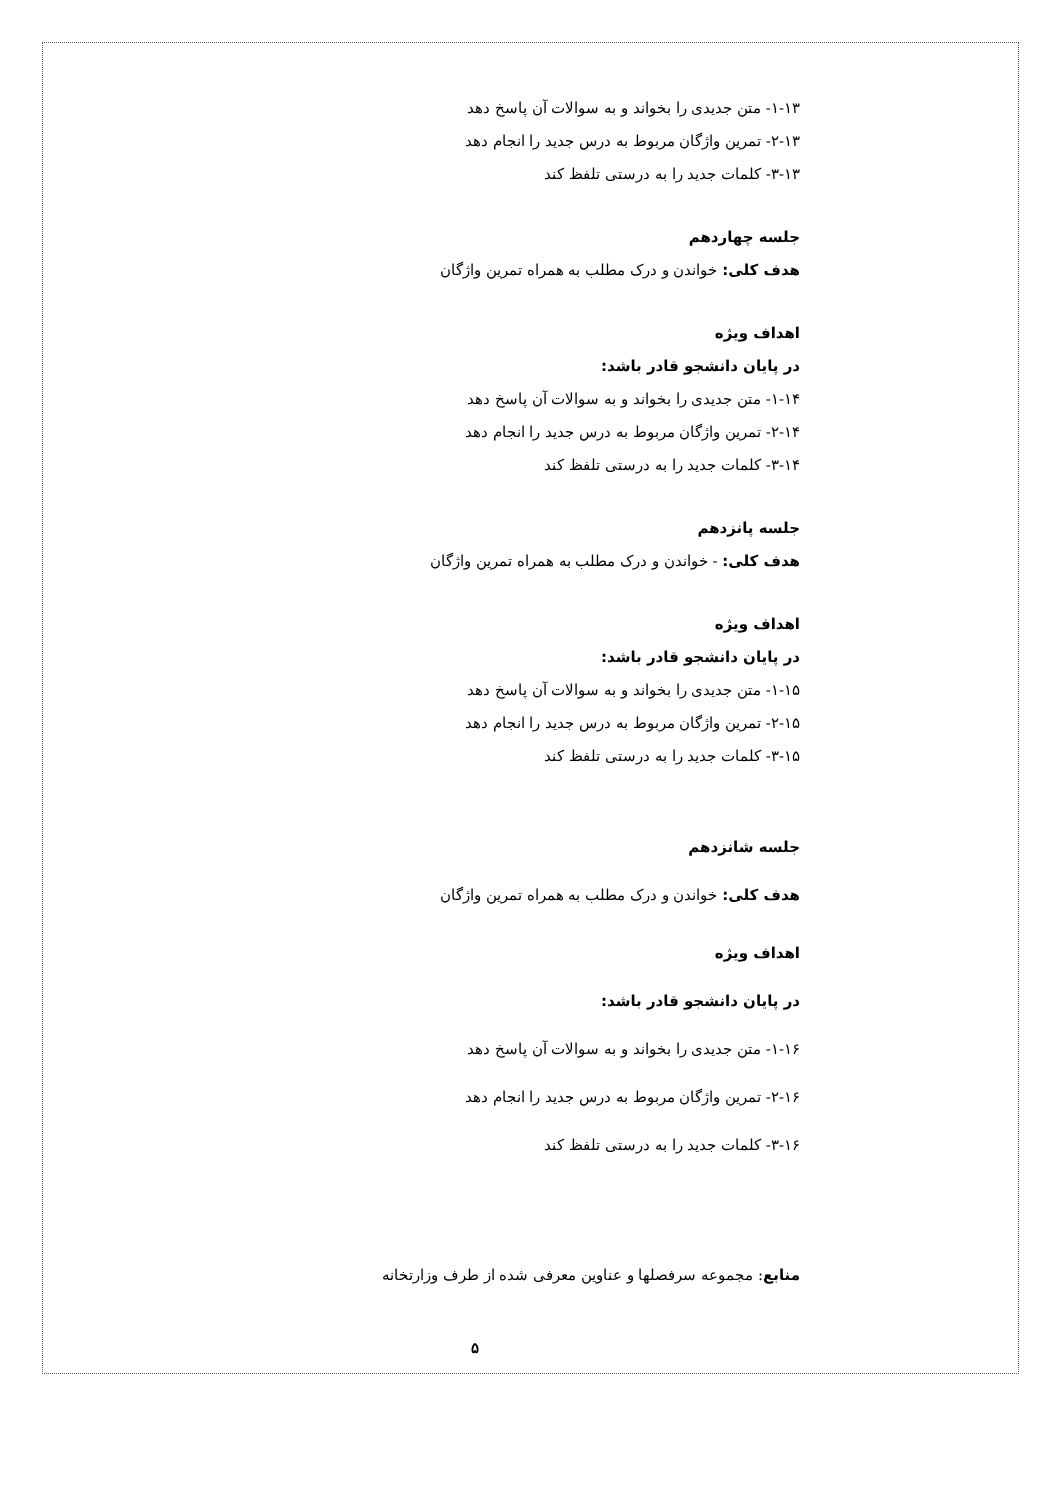۱-۱۳- متن جدیدی را بخواند و به سوالات آن پاسخ دهد
۲-۱۳- تمرین واژگان مربوط به درس جدید را انجام دهد
۳-۱۳- کلمات جدید را به درستی تلفظ کند
جلسه چهاردهم
هدف کلی: خواندن و درک مطلب به همراه تمرین واژگان
اهداف ویژه
در پایان دانشجو قادر باشد:
۱-۱۴- متن جدیدی را بخواند و به سوالات آن پاسخ دهد
۲-۱۴- تمرین واژگان مربوط به درس جدید را انجام دهد
۳-۱۴- کلمات جدید را به درستی تلفظ کند
جلسه پانزدهم
هدف کلی: - خواندن و درک مطلب به همراه تمرین واژگان
اهداف ویژه
در پایان دانشجو قادر باشد:
۱-۱۵- متن جدیدی را بخواند و به سوالات آن پاسخ دهد
۲-۱۵- تمرین واژگان مربوط به درس جدید را انجام دهد
۳-۱۵- کلمات جدید را به درستی تلفظ کند
جلسه شانزدهم
هدف کلی: خواندن و درک مطلب به همراه تمرین واژگان
اهداف ویژه
در پایان دانشجو قادر باشد:
۱-۱۶- متن جدیدی را بخواند و به سوالات آن پاسخ دهد
۲-۱۶- تمرین واژگان مربوط به درس جدید را انجام دهد
۳-۱۶- کلمات جدید را به درستی تلفظ کند
منابع: مجموعه سرفصلها و عناوین معرفی شده از طرف وزارتخانه
۵